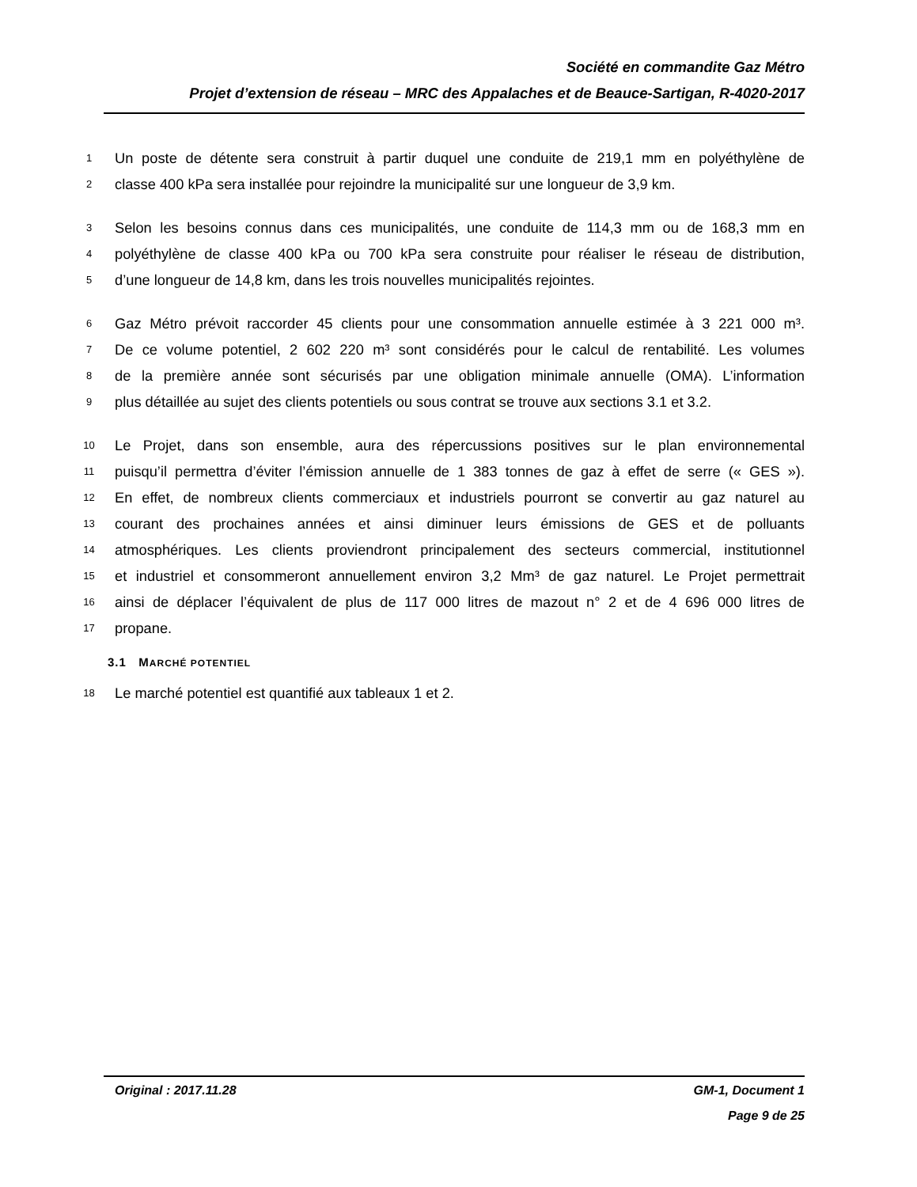Société en commandite Gaz Métro
Projet d’extension de réseau – MRC des Appalaches et de Beauce-Sartigan, R-4020-2017
1 Un poste de détente sera construit à partir duquel une conduite de 219,1 mm en polyéthylène de
2 classe 400 kPa sera installée pour rejoindre la municipalité sur une longueur de 3,9 km.
3 Selon les besoins connus dans ces municipalités, une conduite de 114,3 mm ou de 168,3 mm en
4 polyéthylène de classe 400 kPa ou 700 kPa sera construite pour réaliser le réseau de distribution,
5 d’une longueur de 14,8 km, dans les trois nouvelles municipalités rejointes.
6 Gaz Métro prévoit raccorder 45 clients pour une consommation annuelle estimée à 3 221 000 m³.
7 De ce volume potentiel, 2 602 220 m³ sont considérés pour le calcul de rentabilité. Les volumes
8 de la première année sont sécurisés par une obligation minimale annuelle (OMA). L’information
9 plus détaillée au sujet des clients potentiels ou sous contrat se trouve aux sections 3.1 et 3.2.
10 Le Projet, dans son ensemble, aura des répercussions positives sur le plan environnemental
11 puisqu’il permettra d’éviter l’émission annuelle de 1 383 tonnes de gaz à effet de serre (« GES »).
12 En effet, de nombreux clients commerciaux et industriels pourront se convertir au gaz naturel au
13 courant des prochaines années et ainsi diminuer leurs émissions de GES et de polluants
14 atmosphériques. Les clients proviendront principalement des secteurs commercial, institutionnel
15 et industriel et consommeront annuellement environ 3,2 Mm³ de gaz naturel. Le Projet permettrait
16 ainsi de déplacer l’équivalent de plus de 117 000 litres de mazout n° 2 et de 4 696 000 litres de
17 propane.
3.1 MARCHÉ POTENTIEL
18 Le marché potentiel est quantifié aux tableaux 1 et 2.
Original : 2017.11.28 GM-1, Document 1
Page 9 de 25